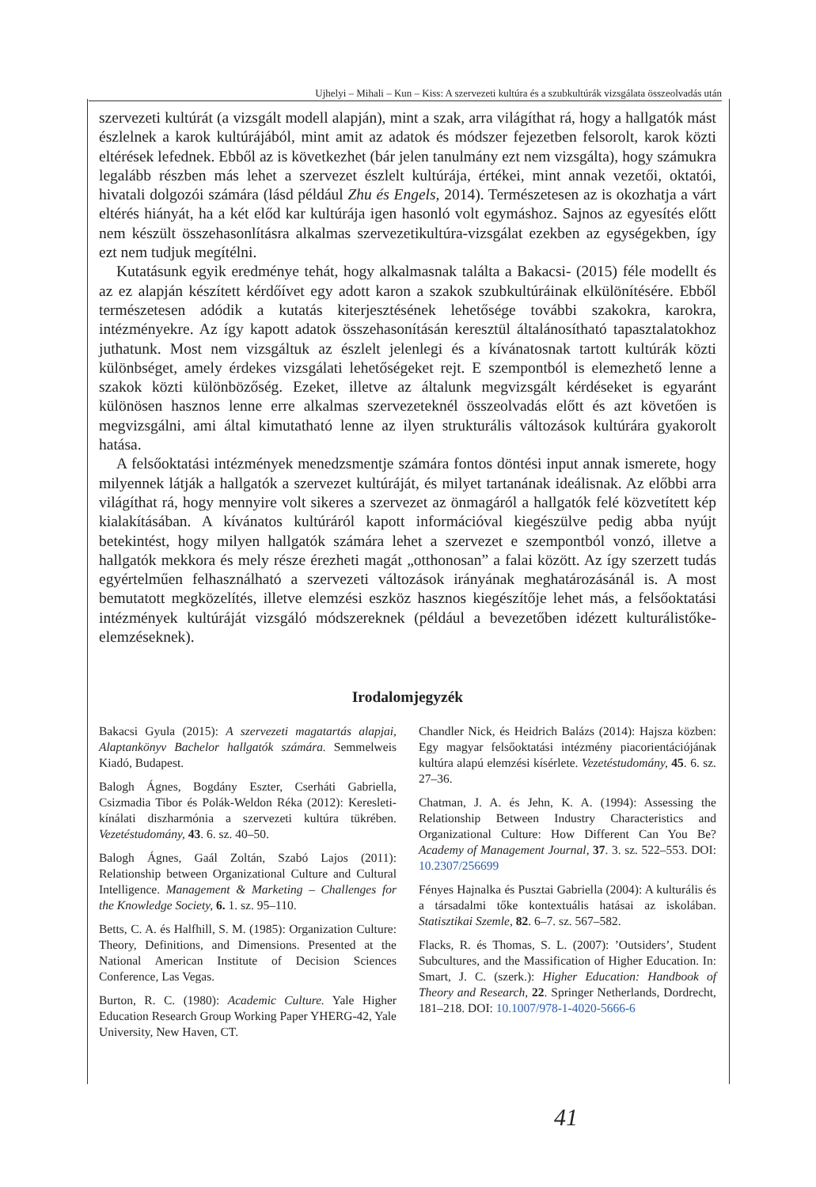Ujhelyi – Mihali – Kun – Kiss: A szervezeti kultúra és a szubkultúrák vizsgálata összeolvadás után
szervezeti kultúrát (a vizsgált modell alapján), mint a szak, arra világíthat rá, hogy a hallgatók mást észlelnek a karok kultúrájából, mint amit az adatok és módszer fejezetben felsorolt, karok közti eltérések lefednek. Ebből az is következhet (bár jelen tanulmány ezt nem vizsgálta), hogy számukra legalább részben más lehet a szervezet észlelt kultúrája, értékei, mint annak vezetői, oktatói, hivatali dolgozói számára (lásd például Zhu és Engels, 2014). Természetesen az is okozhatja a várt eltérés hiányát, ha a két előd kar kultúrája igen hasonló volt egymáshoz. Sajnos az egyesítés előtt nem készült összehasonlításra alkalmas szervezetikultúra-vizsgálat ezekben az egységekben, így ezt nem tudjuk megítélni.
Kutatásunk egyik eredménye tehát, hogy alkalmasnak találta a Bakacsi- (2015) féle modellt és az ez alapján készített kérdőívet egy adott karon a szakok szubkultúráinak elkülönítésére. Ebből természetesen adódik a kutatás kiterjesztésének lehetősége további szakokra, karokra, intézményekre. Az így kapott adatok összehasonításán keresztül általánosítható tapasztalatokhoz juthatunk. Most nem vizsgáltuk az észlelt jelenlegi és a kívánatosnak tartott kultúrák közti különbséget, amely érdekes vizsgálati lehetőségeket rejt. E szempontból is elemezhető lenne a szakok közti különbözőség. Ezeket, illetve az általunk megvizsgált kérdéseket is egyaránt különösen hasznos lenne erre alkalmas szervezeteknél összeolvadás előtt és azt követően is megvizsgálni, ami által kimutatható lenne az ilyen strukturális változások kultúrára gyakorolt hatása.
A felsőoktatási intézmények menedzsmentje számára fontos döntési input annak ismerete, hogy milyennek látják a hallgatók a szervezet kultúráját, és milyet tartanának ideálisnak. Az előbbi arra világíthat rá, hogy mennyire volt sikeres a szervezet az önmagáról a hallgatók felé közvetített kép kialakításában. A kívánatos kultúráról kapott információval kiegészülve pedig abba nyújt betekintést, hogy milyen hallgatók számára lehet a szervezet e szempontból vonzó, illetve a hallgatók mekkora és mely része érezheti magát „otthonosan” a falai között. Az így szerzett tudás egyértelműen felhasználható a szervezeti változások irányának meghatározásánál is. A most bemutatott megközelítés, illetve elemzési eszköz hasznos kiegészítője lehet más, a felsőoktatási intézmények kultúráját vizsgáló módszereknek (például a bevezetőben idézett kulturálistőke-elemzéseknek).
Irodalomjegyzék
Bakacsi Gyula (2015): A szervezeti magatartás alapjai, Alaptankönyv Bachelor hallgatók számára. Semmelweis Kiadó, Budapest.
Balogh Ágnes, Bogdány Eszter, Cserháti Gabriella, Csizmadia Tibor és Polák-Weldon Réka (2012): Keresleti-kínálati diszharmónia a szervezeti kultúra tükrében. Vezetéstudomány, 43. 6. sz. 40–50.
Balogh Ágnes, Gaál Zoltán, Szabó Lajos (2011): Relationship between Organizational Culture and Cultural Intelligence. Management & Marketing – Challenges for the Knowledge Society, 6. 1. sz. 95–110.
Betts, C. A. és Halfhill, S. M. (1985): Organization Culture: Theory, Definitions, and Dimensions. Presented at the National American Institute of Decision Sciences Conference, Las Vegas.
Burton, R. C. (1980): Academic Culture. Yale Higher Education Research Group Working Paper YHERG-42, Yale University, New Haven, CT.
Chandler Nick, és Heidrich Balázs (2014): Hajsza közben: Egy magyar felsőoktatási intézmény piacorientációjának kultúra alapú elemzési kísérlete. Vezetéstudomány, 45. 6. sz. 27–36.
Chatman, J. A. és Jehn, K. A. (1994): Assessing the Relationship Between Industry Characteristics and Organizational Culture: How Different Can You Be? Academy of Management Journal, 37. 3. sz. 522–553. DOI: 10.2307/256699
Fényes Hajnalka és Pusztai Gabriella (2004): A kulturális és a társadalmi tőke kontextuális hatásai az iskolában. Statisztikai Szemle, 82. 6–7. sz. 567–582.
Flacks, R. és Thomas, S. L. (2007): ’Outsiders’, Student Subcultures, and the Massification of Higher Education. In: Smart, J. C. (szerk.): Higher Education: Handbook of Theory and Research, 22. Springer Netherlands, Dordrecht, 181–218. DOI: 10.1007/978-1-4020-5666-6
41